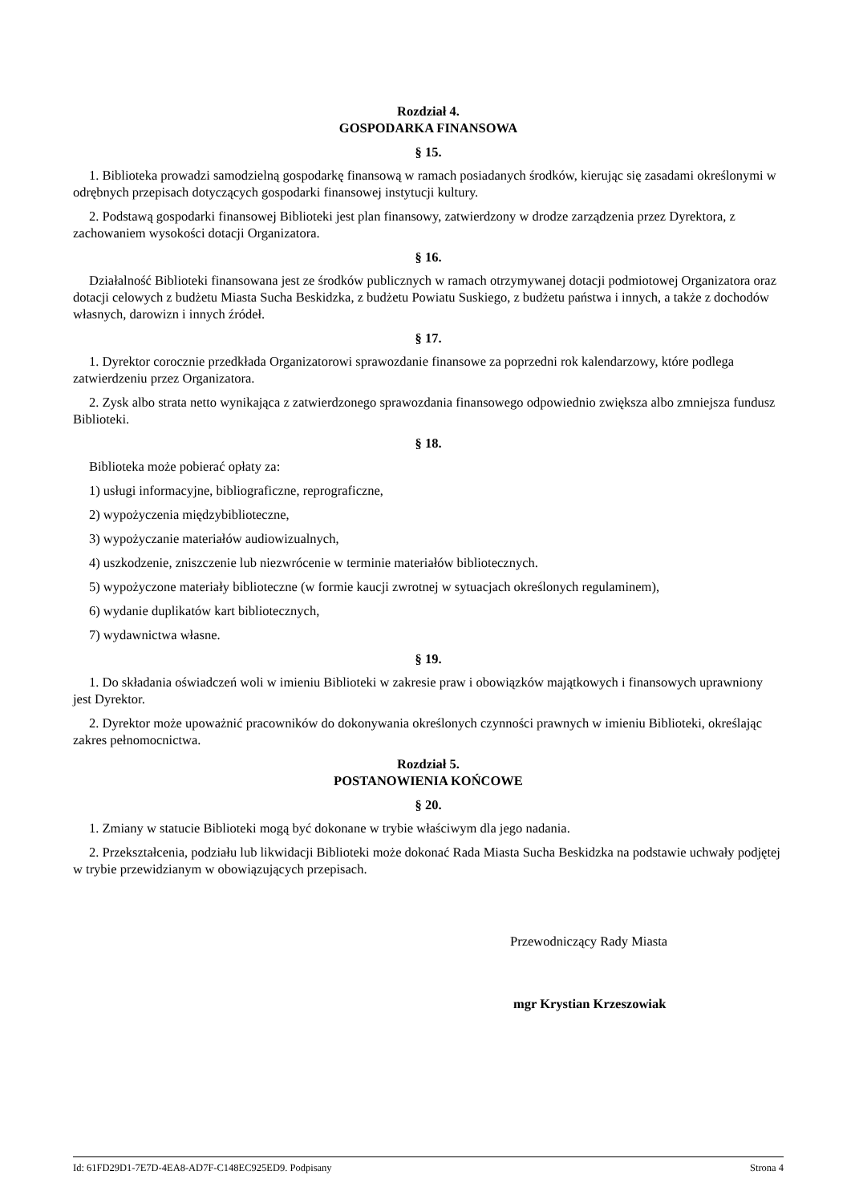Rozdział 4.
GOSPODARKA FINANSOWA
§ 15.
1. Biblioteka prowadzi samodzielną gospodarkę finansową w ramach posiadanych środków, kierując się zasadami określonymi w odrębnych przepisach dotyczących gospodarki finansowej instytucji kultury.
2. Podstawą gospodarki finansowej Biblioteki jest plan finansowy, zatwierdzony w drodze zarządzenia przez Dyrektora, z zachowaniem wysokości dotacji Organizatora.
§ 16.
Działalność Biblioteki finansowana jest ze środków publicznych w ramach otrzymywanej dotacji podmiotowej Organizatora oraz dotacji celowych z budżetu Miasta Sucha Beskidzka, z budżetu Powiatu Suskiego, z budżetu państwa i innych, a także z dochodów własnych, darowizn i innych źródeł.
§ 17.
1. Dyrektor corocznie przedkłada Organizatorowi sprawozdanie finansowe za poprzedni rok kalendarzowy, które podlega zatwierdzeniu przez Organizatora.
2. Zysk albo strata netto wynikająca z zatwierdzonego sprawozdania finansowego odpowiednio zwiększa albo zmniejsza fundusz Biblioteki.
§ 18.
Biblioteka może pobierać opłaty za:
1) usługi informacyjne, bibliograficzne, reprograficzne,
2) wypożyczenia międzybiblioteczne,
3) wypożyczanie materiałów audiowizualnych,
4) uszkodzenie, zniszczenie lub niezwrócenie w terminie materiałów bibliotecznych.
5) wypożyczone materiały biblioteczne (w formie kaucji zwrotnej w sytuacjach określonych regulaminem),
6) wydanie duplikatów kart bibliotecznych,
7) wydawnictwa własne.
§ 19.
1. Do składania oświadczeń woli w imieniu Biblioteki w zakresie praw i obowiązków majątkowych i finansowych uprawniony jest Dyrektor.
2. Dyrektor może upoważnić pracowników do dokonywania określonych czynności prawnych w imieniu Biblioteki, określając zakres pełnomocnictwa.
Rozdział 5.
POSTANOWIENIA KOŃCOWE
§ 20.
1. Zmiany w statucie Biblioteki mogą być dokonane w trybie właściwym dla jego nadania.
2. Przekształcenia, podziału lub likwidacji Biblioteki może dokonać Rada Miasta Sucha Beskidzka na podstawie uchwały podjętej w trybie przewidzianym w obowiązujących przepisach.
Przewodniczący Rady Miasta
mgr Krystian Krzeszowiak
Id: 61FD29D1-7E7D-4EA8-AD7F-C148EC925ED9. Podpisany Strona 4